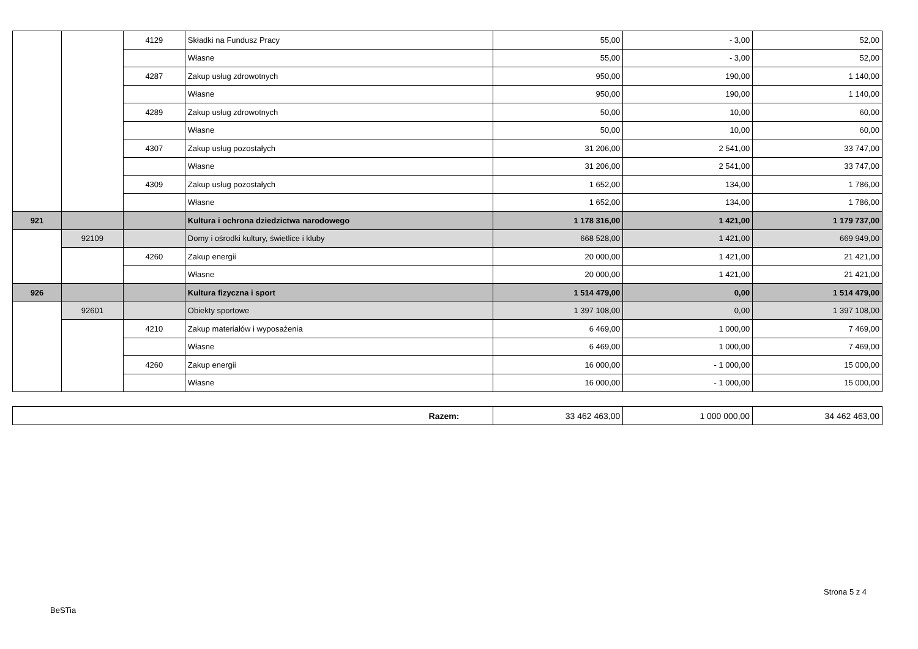| | | 4129 | Składki na Fundusz Pracy | 55,00 | - 3,00 | 52,00 |
| | | | Własne | 55,00 | - 3,00 | 52,00 |
| | | 4287 | Zakup usług zdrowotnych | 950,00 | 190,00 | 1 140,00 |
| | | | Własne | 950,00 | 190,00 | 1 140,00 |
| | | 4289 | Zakup usług zdrowotnych | 50,00 | 10,00 | 60,00 |
| | | | Własne | 50,00 | 10,00 | 60,00 |
| | | 4307 | Zakup usług pozostałych | 31 206,00 | 2 541,00 | 33 747,00 |
| | | | Własne | 31 206,00 | 2 541,00 | 33 747,00 |
| | | 4309 | Zakup usług pozostałych | 1 652,00 | 134,00 | 1 786,00 |
| | | | Własne | 1 652,00 | 134,00 | 1 786,00 |
| 921 | | | Kultura i ochrona dziedzictwa narodowego | 1 178 316,00 | 1 421,00 | 1 179 737,00 |
| | 92109 | | Domy i ośrodki kultury, świetlice i kluby | 668 528,00 | 1 421,00 | 669 949,00 |
| | | 4260 | Zakup energii | 20 000,00 | 1 421,00 | 21 421,00 |
| | | | Własne | 20 000,00 | 1 421,00 | 21 421,00 |
| 926 | | | Kultura fizyczna i sport | 1 514 479,00 | 0,00 | 1 514 479,00 |
| | 92601 | | Obiekty sportowe | 1 397 108,00 | 0,00 | 1 397 108,00 |
| | | 4210 | Zakup materiałów i wyposażenia | 6 469,00 | 1 000,00 | 7 469,00 |
| | | | Własne | 6 469,00 | 1 000,00 | 7 469,00 |
| | | 4260 | Zakup energii | 16 000,00 | - 1 000,00 | 15 000,00 |
| | | | Własne | 16 000,00 | - 1 000,00 | 15 000,00 |
| Razem: | 33 462 463,00 | 1 000 000,00 | 34 462 463,00 |
Strona 5 z 4
BeSTia